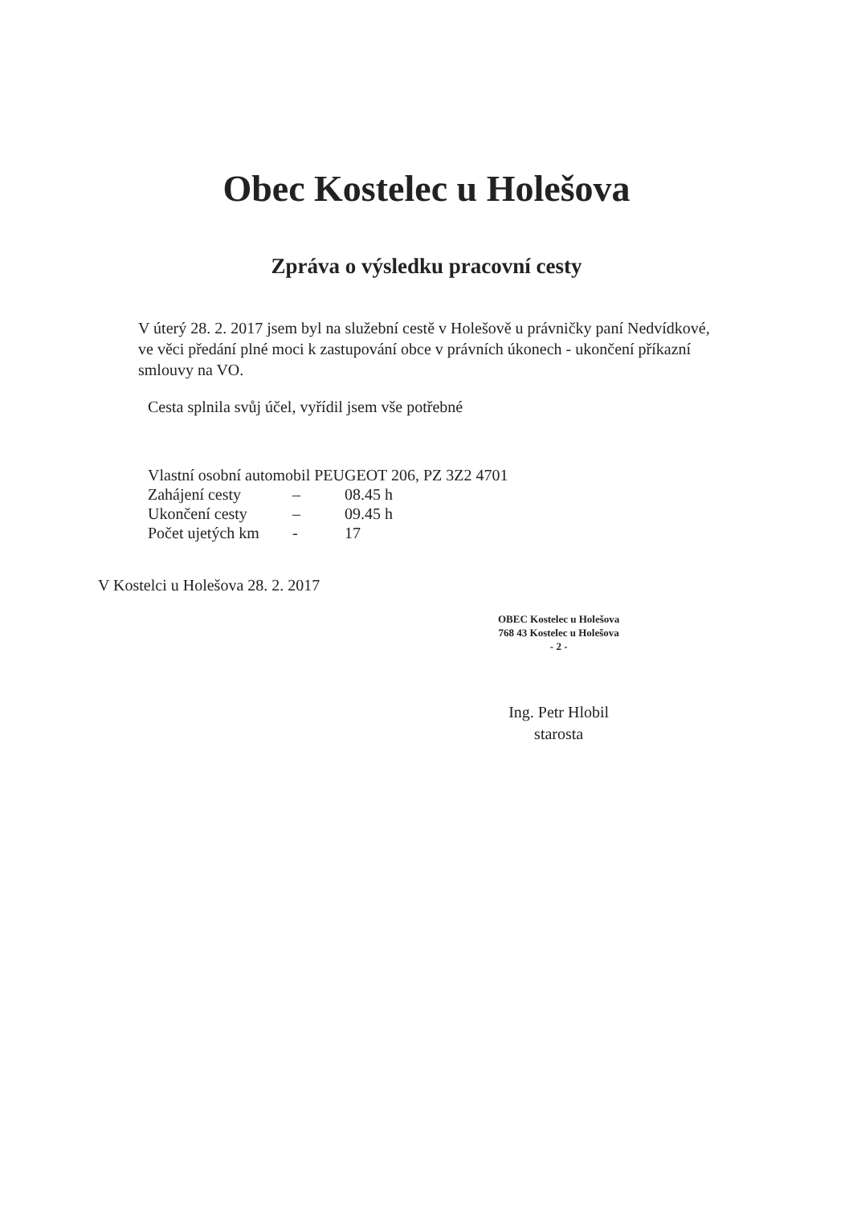Obec Kostelec u Holešova
Zpráva o výsledku pracovní cesty
V úterý 28. 2. 2017 jsem byl na služební cestě v Holešově u právničky paní Nedvídkové, ve věci předání plné moci k zastupování obce v právních úkonech - ukončení příkazní smlouvy na VO.
Cesta splnila svůj účel, vyřídil jsem vše potřebné
Vlastní osobní automobil PEUGEOT 206, PZ 3Z2 4701
| Zahájení cesty | – | 08.45 h |
| Ukončení cesty | – | 09.45 h |
| Počet ujetých km | - | 17 |
V Kostelci u Holešova 28. 2. 2017
OBEC Kostelec u Holešova
768 43 Kostelec u Holešova
- 2 -
Ing. Petr Hlobil
starosta